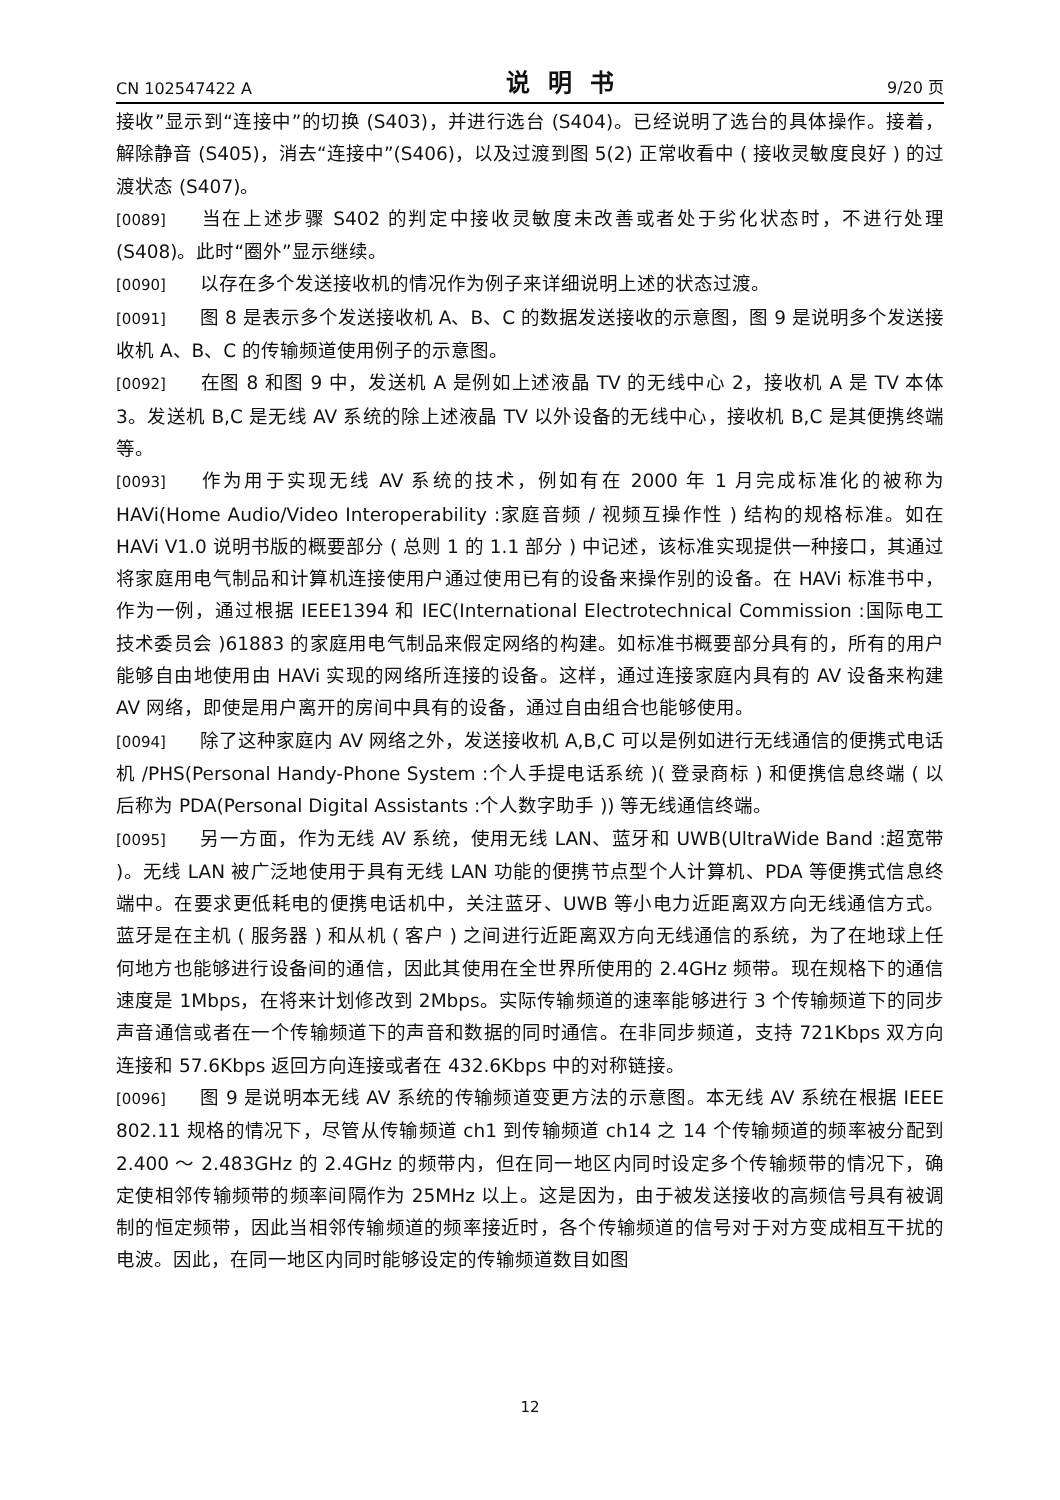CN 102547422 A 说明书 9/20 页
接收”显示到“连接中”的切换 (S403)，并进行选台 (S404)。已经说明了选台的具体操作。接着，解除静音 (S405)，消去“连接中”(S406)，以及过渡到图 5(2) 正常收看中 ( 接收灵敏度良好 ) 的过渡状态 (S407)。
[0089] 当在上述步骤 S402 的判定中接收灵敏度未改善或者处于劣化状态时，不进行处理 (S408)。此时“圈外”显示继续。
[0090] 以存在多个发送接收机的情况作为例子来详细说明上述的状态过渡。
[0091] 图 8 是表示多个发送接收机 A、B、C 的数据发送接收的示意图，图 9 是说明多个发送接收机 A、B、C 的传输频道使用例子的示意图。
[0092] 在图 8 和图 9 中，发送机 A 是例如上述液晶 TV 的无线中心 2，接收机 A 是 TV 本体 3。发送机 B,C 是无线 AV 系统的除上述液晶 TV 以外设备的无线中心，接收机 B,C 是其便携终端等。
[0093] 作为用于实现无线 AV 系统的技术，例如有在 2000 年 1 月完成标准化的被称为 HAVi(Home Audio/Video Interoperability :家庭音频 / 视频互操作性 ) 结构的规格标准。如在 HAVi V1.0 说明书版的概要部分 ( 总则 1 的 1.1 部分 ) 中记述，该标准实现提供一种接口，其通过将家庭用电气制品和计算机连接使用户通过使用已有的设备来操作别的设备。在 HAVi 标准书中，作为一例，通过根据 IEEE1394 和 IEC(International Electrotechnical Commission :国际电工技术委员会 )61883 的家庭用电气制品来假定网络的构建。如标准书概要部分具有的，所有的用户能够自由地使用由 HAVi 实现的网络所连接的设备。这样，通过连接家庭内具有的 AV 设备来构建 AV 网络，即使是用户离开的房间中具有的设备，通过自由组合也能够使用。
[0094] 除了这种家庭内 AV 网络之外，发送接收机 A,B,C 可以是例如进行无线通信的便携式电话机 /PHS(Personal Handy-Phone System :个人手提电话系统 )( 登录商标 ) 和便携信息终端 ( 以后称为 PDA(Personal Digital Assistants :个人数字助手 )) 等无线通信终端。
[0095] 另一方面，作为无线 AV 系统，使用无线 LAN、蓝牙和 UWB(UltraWide Band :超宽带 )。无线 LAN 被广泛地使用于具有无线 LAN 功能的便携节点型个人计算机、PDA 等便携式信息终端中。在要求更低耗电的便携电话机中，关注蓝牙、UWB 等小电力近距离双方向无线通信方式。蓝牙是在主机 ( 服务器 ) 和从机 ( 客户 ) 之间进行近距离双方向无线通信的系统，为了在地球上任何地方也能够进行设备间的通信，因此其使用在全世界所使用的 2.4GHz 频带。现在规格下的通信速度是 1Mbps，在将来计划修改到 2Mbps。实际传输频道的速率能够进行 3 个传输频道下的同步声音通信或者在一个传输频道下的声音和数据的同时通信。在非同步频道，支持 721Kbps 双方向连接和 57.6Kbps 返回方向连接或者在 432.6Kbps 中的对称链接。
[0096] 图 9 是说明本无线 AV 系统的传输频道变更方法的示意图。本无线 AV 系统在根据 IEEE 802.11 规格的情况下，尽管从传输频道 ch1 到传输频道 ch14 之 14 个传输频道的频率被分配到 2.400 ～ 2.483GHz 的 2.4GHz 的频带内，但在同一地区内同时设定多个传输频带的情况下，确定使相邻传输频带的频率间隔作为 25MHz 以上。这是因为，由于被发送接收的高频信号具有被调制的恒定频带，因此当相邻传输频道的频率接近时，各个传输频道的信号对于对方变成相互干扰的电波。因此，在同一地区内同时能够设定的传输频道数目如图
12